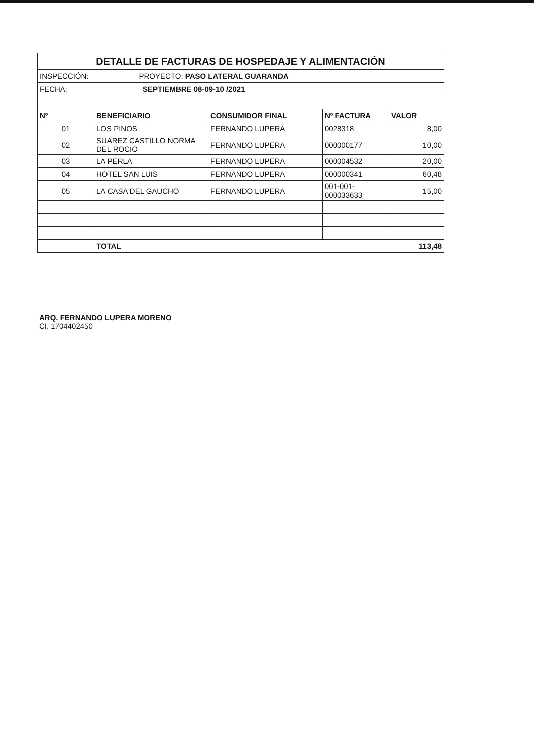| DETALLE DE FACTURAS DE HOSPEDAJE Y ALIMENTACIÓN | | | | |
| INSPECCIÓN: PROYECTO: PASO LATERAL GUARANDA | | | | |
| FECHA: SEPTIEMBRE 08-09-10 /2021 | | | | |
| Nº | BENEFICIARIO | CONSUMIDOR FINAL | Nº FACTURA | VALOR |
| 01 | LOS PINOS | FERNANDO LUPERA | 0028318 | 8,00 |
| 02 | SUAREZ CASTILLO NORMA DEL ROCIO | FERNANDO LUPERA | 000000177 | 10,00 |
| 03 | LA PERLA | FERNANDO LUPERA | 000004532 | 20,00 |
| 04 | HOTEL SAN LUIS | FERNANDO LUPERA | 000000341 | 60,48 |
| 05 | LA CASA DEL GAUCHO | FERNANDO LUPERA | 001-001-000033633 | 15,00 |
| | TOTAL | | | 113,48 |
ARQ. FERNANDO LUPERA MORENO
CI. 1704402450